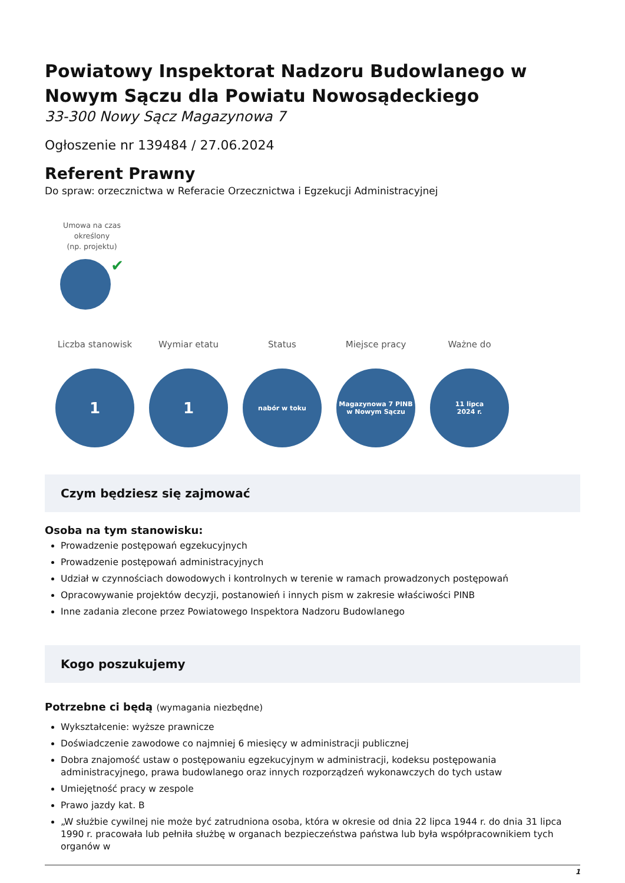Powiatowy Inspektorat Nadzoru Budowlanego w Nowym Sączu dla Powiatu Nowosądeckiego
33-300 Nowy Sącz Magazynowa 7
Ogłoszenie nr 139484 / 27.06.2024
Referent Prawny
Do spraw: orzecznictwa w Referacie Orzecznictwa i Egzekucji Administracyjnej
Umowa na czas określony
(np. projektu)
✔
Liczba stanowisk
1
Wymiar etatu
1
Status
nabór w toku
Miejsce pracy
Magazynowa 7 PINB
w Nowym Sączu
Ważne do
11 lipca
2024 r.
Czym będziesz się zajmować
Osoba na tym stanowisku:
Prowadzenie postępowań egzekucyjnych
Prowadzenie postępowań administracyjnych
Udział w czynnościach dowodowych i kontrolnych w terenie w ramach prowadzonych postępowań
Opracowywanie projektów decyzji, postanowień i innych pism w zakresie właściwości PINB
Inne zadania zlecone przez Powiatowego Inspektora Nadzoru Budowlanego
Kogo poszukujemy
Potrzebne ci będą (wymagania niezbędne)
Wykształcenie: wyższe prawnicze
Doświadczenie zawodowe co najmniej 6 miesięcy w administracji publicznej
Dobra znajomość ustaw o postępowaniu egzekucyjnym w administracji, kodeksu postępowania administracyjnego, prawa budowlanego oraz innych rozporządzeń wykonawczych do tych ustaw
Umiejętność pracy w zespole
Prawo jazdy kat. B
„W służbie cywilnej nie może być zatrudniona osoba, która w okresie od dnia 22 lipca 1944 r. do dnia 31 lipca 1990 r. pracowała lub pełniła służbę w organach bezpieczeństwa państwa lub była współpracownikiem tych organów w
1